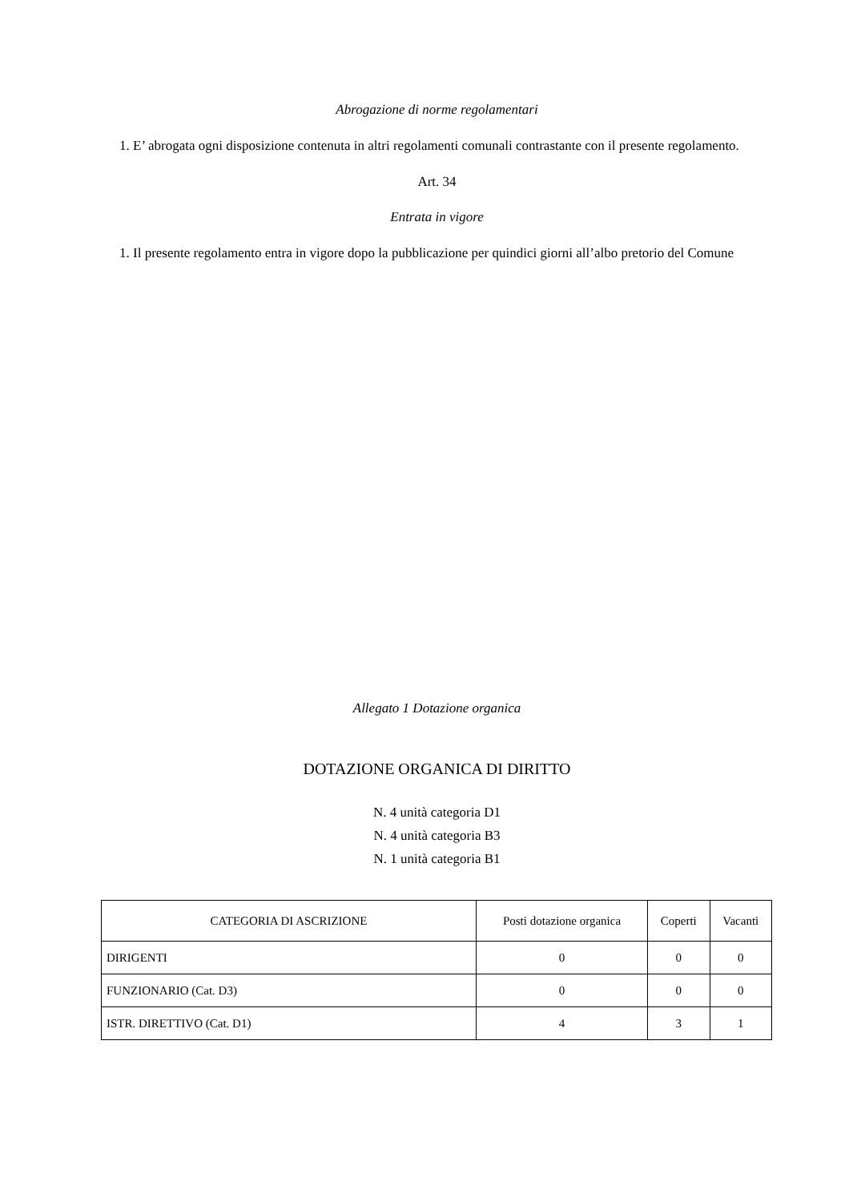Abrogazione di norme regolamentari
1. E’ abrogata ogni disposizione contenuta in altri regolamenti comunali contrastante con il presente regolamento.
Art. 34
Entrata in vigore
1. Il presente regolamento entra in vigore dopo la pubblicazione per quindici giorni all’albo pretorio del Comune
Allegato 1 Dotazione organica
DOTAZIONE ORGANICA DI DIRITTO
N. 4 unità categoria D1
N. 4 unità categoria B3
N. 1 unità categoria B1
| CATEGORIA DI ASCRIZIONE | Posti dotazione organica | Coperti | Vacanti |
| DIRIGENTI | 0 | 0 | 0 |
| FUNZIONARIO (Cat. D3) | 0 | 0 | 0 |
| ISTR. DIRETTIVO (Cat. D1) | 4 | 3 | 1 |